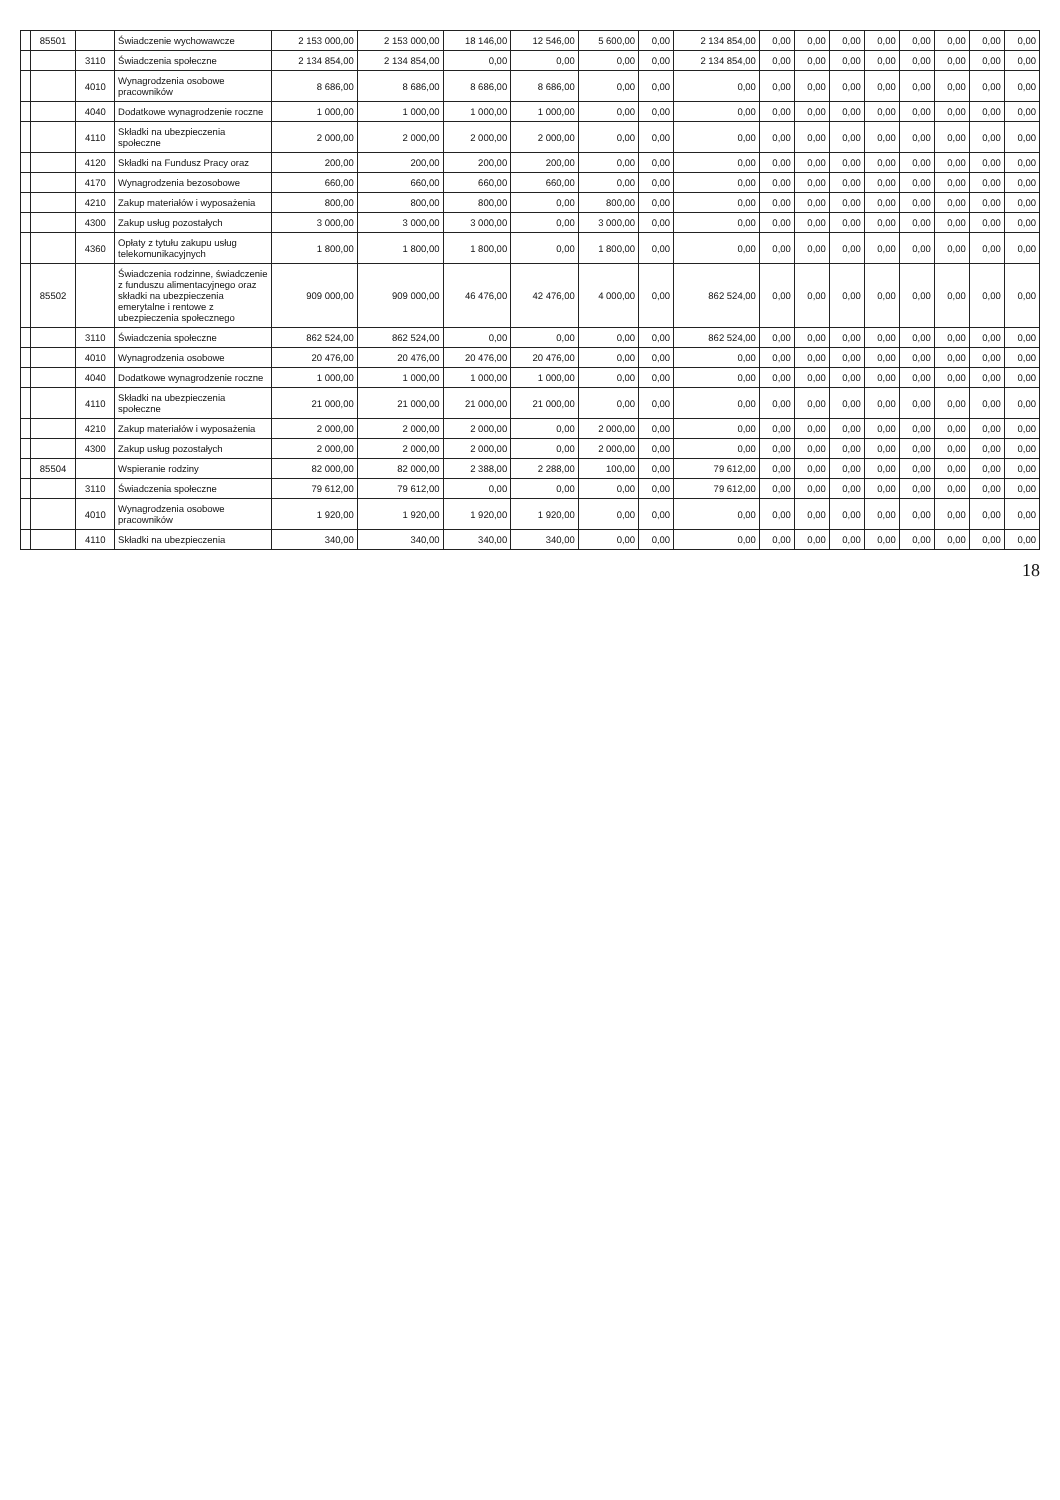| | 85501 | | Świadczenie wychowawcze | 2 153 000,00 | 2 153 000,00 | 18 146,00 | 12 546,00 | 5 600,00 | 0,00 | 2 134 854,00 | 0,00 | 0,00 | 0,00 | 0,00 | 0,00 | 0,00 | 0,00 | 0,00 |
| | | 3110 | Świadczenia społeczne | 2 134 854,00 | 2 134 854,00 | 0,00 | 0,00 | 0,00 | 0,00 | 2 134 854,00 | 0,00 | 0,00 | 0,00 | 0,00 | 0,00 | 0,00 | 0,00 | 0,00 |
| | | 4010 | Wynagrodzenia osobowe pracowników | 8 686,00 | 8 686,00 | 8 686,00 | 8 686,00 | 0,00 | 0,00 | 0,00 | 0,00 | 0,00 | 0,00 | 0,00 | 0,00 | 0,00 | 0,00 | 0,00 |
| | | 4040 | Dodatkowe wynagrodzenie roczne | 1 000,00 | 1 000,00 | 1 000,00 | 1 000,00 | 0,00 | 0,00 | 0,00 | 0,00 | 0,00 | 0,00 | 0,00 | 0,00 | 0,00 | 0,00 | 0,00 |
| | | 4110 | Składki na ubezpieczenia społeczne | 2 000,00 | 2 000,00 | 2 000,00 | 2 000,00 | 0,00 | 0,00 | 0,00 | 0,00 | 0,00 | 0,00 | 0,00 | 0,00 | 0,00 | 0,00 | 0,00 |
| | | 4120 | Składki na Fundusz Pracy oraz | 200,00 | 200,00 | 200,00 | 200,00 | 0,00 | 0,00 | 0,00 | 0,00 | 0,00 | 0,00 | 0,00 | 0,00 | 0,00 | 0,00 | 0,00 |
| | | 4170 | Wynagrodzenia bezosobowe | 660,00 | 660,00 | 660,00 | 660,00 | 0,00 | 0,00 | 0,00 | 0,00 | 0,00 | 0,00 | 0,00 | 0,00 | 0,00 | 0,00 | 0,00 |
| | | 4210 | Zakup materiałów i wyposażenia | 800,00 | 800,00 | 800,00 | 0,00 | 800,00 | 0,00 | 0,00 | 0,00 | 0,00 | 0,00 | 0,00 | 0,00 | 0,00 | 0,00 | 0,00 |
| | | 4300 | Zakup usług pozostałych | 3 000,00 | 3 000,00 | 3 000,00 | 0,00 | 3 000,00 | 0,00 | 0,00 | 0,00 | 0,00 | 0,00 | 0,00 | 0,00 | 0,00 | 0,00 | 0,00 |
| | | 4360 | Opłaty z tytułu zakupu usług telekomunikacyjnych | 1 800,00 | 1 800,00 | 1 800,00 | 0,00 | 1 800,00 | 0,00 | 0,00 | 0,00 | 0,00 | 0,00 | 0,00 | 0,00 | 0,00 | 0,00 | 0,00 |
| | 85502 | | Świadczenia rodzinne, świadczenie z funduszu alimentacyjnego oraz składki na ubezpieczenia emerytalne i rentowe z ubezpieczenia społecznego | 909 000,00 | 909 000,00 | 46 476,00 | 42 476,00 | 4 000,00 | 0,00 | 862 524,00 | 0,00 | 0,00 | 0,00 | 0,00 | 0,00 | 0,00 | 0,00 | 0,00 |
| | | 3110 | Świadczenia społeczne | 862 524,00 | 862 524,00 | 0,00 | 0,00 | 0,00 | 0,00 | 862 524,00 | 0,00 | 0,00 | 0,00 | 0,00 | 0,00 | 0,00 | 0,00 | 0,00 |
| | | 4010 | Wynagrodzenia osobowe | 20 476,00 | 20 476,00 | 20 476,00 | 20 476,00 | 0,00 | 0,00 | 0,00 | 0,00 | 0,00 | 0,00 | 0,00 | 0,00 | 0,00 | 0,00 | 0,00 |
| | | 4040 | Dodatkowe wynagrodzenie roczne | 1 000,00 | 1 000,00 | 1 000,00 | 1 000,00 | 0,00 | 0,00 | 0,00 | 0,00 | 0,00 | 0,00 | 0,00 | 0,00 | 0,00 | 0,00 | 0,00 |
| | | 4110 | Składki na ubezpieczenia społeczne | 21 000,00 | 21 000,00 | 21 000,00 | 21 000,00 | 0,00 | 0,00 | 0,00 | 0,00 | 0,00 | 0,00 | 0,00 | 0,00 | 0,00 | 0,00 | 0,00 |
| | | 4210 | Zakup materiałów i wyposażenia | 2 000,00 | 2 000,00 | 2 000,00 | 0,00 | 2 000,00 | 0,00 | 0,00 | 0,00 | 0,00 | 0,00 | 0,00 | 0,00 | 0,00 | 0,00 | 0,00 |
| | | 4300 | Zakup usług pozostałych | 2 000,00 | 2 000,00 | 2 000,00 | 0,00 | 2 000,00 | 0,00 | 0,00 | 0,00 | 0,00 | 0,00 | 0,00 | 0,00 | 0,00 | 0,00 | 0,00 |
| | 85504 | | Wspieranie rodziny | 82 000,00 | 82 000,00 | 2 388,00 | 2 288,00 | 100,00 | 0,00 | 79 612,00 | 0,00 | 0,00 | 0,00 | 0,00 | 0,00 | 0,00 | 0,00 | 0,00 |
| | | 3110 | Świadczenia społeczne | 79 612,00 | 79 612,00 | 0,00 | 0,00 | 0,00 | 0,00 | 79 612,00 | 0,00 | 0,00 | 0,00 | 0,00 | 0,00 | 0,00 | 0,00 | 0,00 |
| | | 4010 | Wynagrodzenia osobowe pracowników | 1 920,00 | 1 920,00 | 1 920,00 | 1 920,00 | 0,00 | 0,00 | 0,00 | 0,00 | 0,00 | 0,00 | 0,00 | 0,00 | 0,00 | 0,00 | 0,00 |
| | | 4110 | Składki na ubezpieczenia | 340,00 | 340,00 | 340,00 | 340,00 | 0,00 | 0,00 | 0,00 | 0,00 | 0,00 | 0,00 | 0,00 | 0,00 | 0,00 | 0,00 | 0,00 |
18